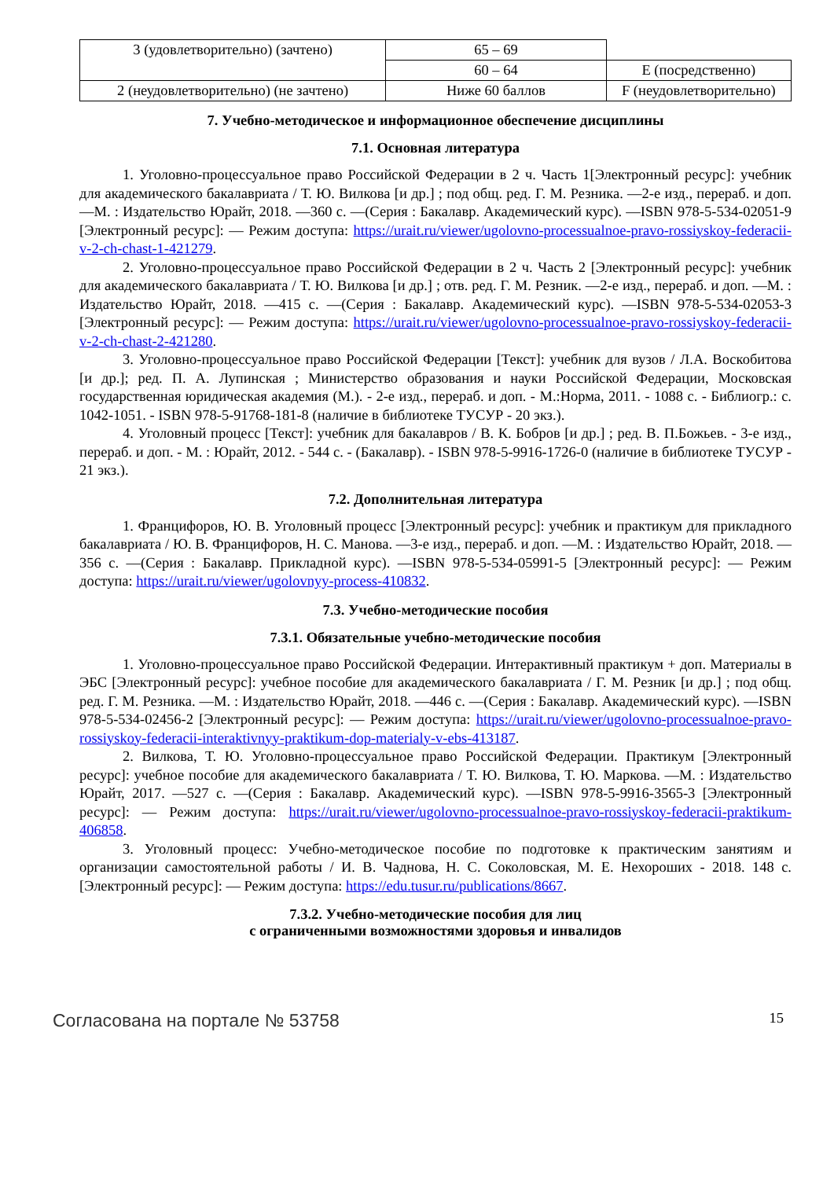| 3 (удовлетворительно) (зачтено) | 65 – 69 | |
| | 60 – 64 | E (посредственно) |
| 2 (неудовлетворительно) (не зачтено) | Ниже 60 баллов | F (неудовлетворительно) |
7. Учебно-методическое и информационное обеспечение дисциплины
7.1. Основная литература
1. Уголовно-процессуальное право Российской Федерации в 2 ч. Часть 1[Электронный ресурс]: учебник для академического бакалавриата / Т. Ю. Вилкова [и др.] ; под общ. ред. Г. М. Резника. —2-е изд., перераб. и доп. —М. : Издательство Юрайт, 2018. —360 с. —(Серия : Бакалавр. Академический курс). —ISBN 978-5-534-02051-9 [Электронный ресурс]: — Режим доступа: https://urait.ru/viewer/ugolovno-processualnoe-pravo-rossiyskoy-federacii-v-2-ch-chast-1-421279.
2. Уголовно-процессуальное право Российской Федерации в 2 ч. Часть 2 [Электронный ресурс]: учебник для академического бакалавриата / Т. Ю. Вилкова [и др.] ; отв. ред. Г. М. Резник. —2-е изд., перераб. и доп. —М. : Издательство Юрайт, 2018. —415 с. —(Серия : Бакалавр. Академический курс). —ISBN 978-5-534-02053-3 [Электронный ресурс]: — Режим доступа: https://urait.ru/viewer/ugolovno-processualnoe-pravo-rossiyskoy-federacii-v-2-ch-chast-2-421280.
3. Уголовно-процессуальное право Российской Федерации [Текст]: учебник для вузов / Л.А. Воскобитова [и др.]; ред. П. А. Лупинская ; Министерство образования и науки Российской Федерации, Московская государственная юридическая академия (М.). - 2-е изд., перераб. и доп. - М.:Норма, 2011. - 1088 с. - Библиогр.: с. 1042-1051. - ISBN 978-5-91768-181-8 (наличие в библиотеке ТУСУР - 20 экз.).
4. Уголовный процесс [Текст]: учебник для бакалавров / В. К. Бобров [и др.] ; ред. В. П.Божьев. - 3-е изд., перераб. и доп. - М. : Юрайт, 2012. - 544 с. - (Бакалавр). - ISBN 978-5-9916-1726-0 (наличие в библиотеке ТУСУР - 21 экз.).
7.2. Дополнительная литература
1. Францифоров, Ю. В. Уголовный процесс [Электронный ресурс]: учебник и практикум для прикладного бакалавриата / Ю. В. Францифоров, Н. С. Манова. —3-е изд., перераб. и доп. —М. : Издательство Юрайт, 2018. —356 с. —(Серия : Бакалавр. Прикладной курс). —ISBN 978-5-534-05991-5 [Электронный ресурс]: — Режим доступа: https://urait.ru/viewer/ugolovnyy-process-410832.
7.3. Учебно-методические пособия
7.3.1. Обязательные учебно-методические пособия
1. Уголовно-процессуальное право Российской Федерации. Интерактивный практикум + доп. Материалы в ЭБС [Электронный ресурс]: учебное пособие для академического бакалавриата / Г. М. Резник [и др.] ; под общ. ред. Г. М. Резника. —М. : Издательство Юрайт, 2018. —446 с. —(Серия : Бакалавр. Академический курс). —ISBN 978-5-534-02456-2 [Электронный ресурс]: — Режим доступа: https://urait.ru/viewer/ugolovno-processualnoe-pravo-rossiyskoy-federacii-interaktivnyy-praktikum-dop-materialy-v-ebs-413187.
2. Вилкова, Т. Ю. Уголовно-процессуальное право Российской Федерации. Практикум [Электронный ресурс]: учебное пособие для академического бакалавриата / Т. Ю. Вилкова, Т. Ю. Маркова. —М. : Издательство Юрайт, 2017. —527 с. —(Серия : Бакалавр. Академический курс). —ISBN 978-5-9916-3565-3 [Электронный ресурс]: — Режим доступа: https://urait.ru/viewer/ugolovno-processualnoe-pravo-rossiyskoy-federacii-praktikum-406858.
3. Уголовный процесс: Учебно-методическое пособие по подготовке к практическим занятиям и организации самостоятельной работы / И. В. Чаднова, Н. С. Соколовская, М. Е. Нехороших - 2018. 148 с. [Электронный ресурс]: — Режим доступа: https://edu.tusur.ru/publications/8667.
7.3.2. Учебно-методические пособия для лиц
с ограниченными возможностями здоровья и инвалидов
Согласована на портале № 53758 15